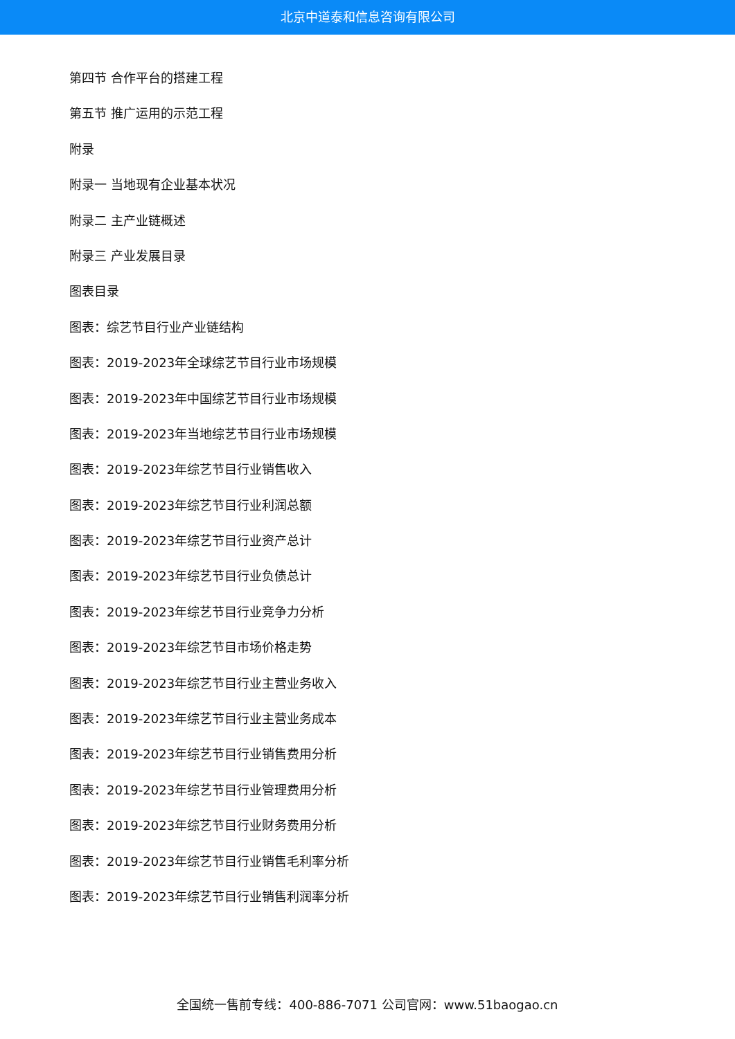北京中道泰和信息咨询有限公司
第四节 合作平台的搭建工程
第五节 推广运用的示范工程
附录
附录一 当地现有企业基本状况
附录二 主产业链概述
附录三 产业发展目录
图表目录
图表：综艺节目行业产业链结构
图表：2019-2023年全球综艺节目行业市场规模
图表：2019-2023年中国综艺节目行业市场规模
图表：2019-2023年当地综艺节目行业市场规模
图表：2019-2023年综艺节目行业销售收入
图表：2019-2023年综艺节目行业利润总额
图表：2019-2023年综艺节目行业资产总计
图表：2019-2023年综艺节目行业负债总计
图表：2019-2023年综艺节目行业竞争力分析
图表：2019-2023年综艺节目市场价格走势
图表：2019-2023年综艺节目行业主营业务收入
图表：2019-2023年综艺节目行业主营业务成本
图表：2019-2023年综艺节目行业销售费用分析
图表：2019-2023年综艺节目行业管理费用分析
图表：2019-2023年综艺节目行业财务费用分析
图表：2019-2023年综艺节目行业销售毛利率分析
图表：2019-2023年综艺节目行业销售利润率分析
全国统一售前专线：400-886-7071 公司官网：www.51baogao.cn